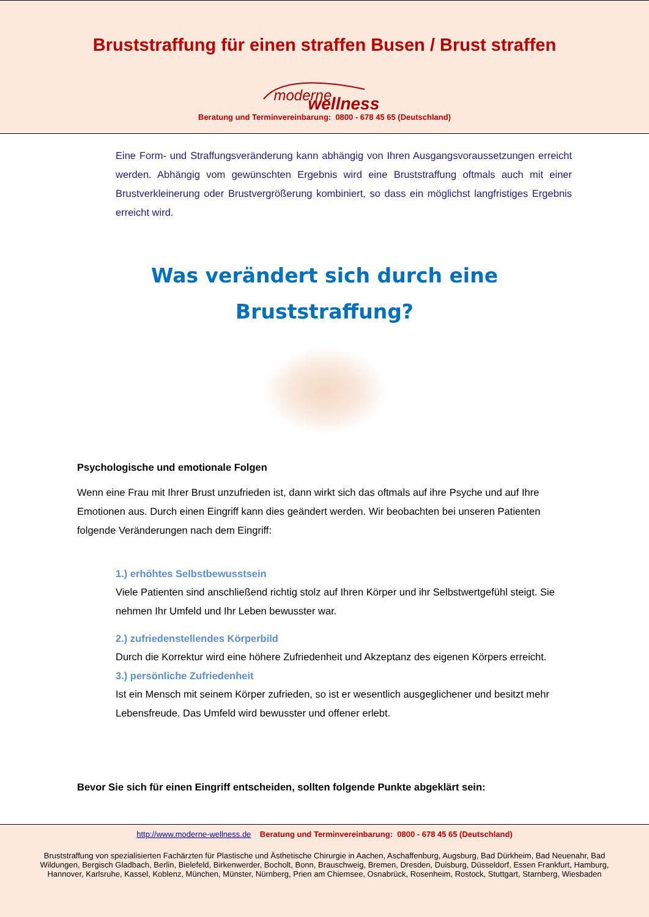Bruststraffung für einen straffen Busen / Brust straffen
moderne wellness
Beratung und Terminvereinbarung: 0800 - 678 45 65 (Deutschland)
Eine Form- und Straffungsveränderung kann abhängig von Ihren Ausgangsvoraussetzungen erreicht werden. Abhängig vom gewünschten Ergebnis wird eine Bruststraffung oftmals auch mit einer Brustverkleinerung oder Brustvergrößerung kombiniert, so dass ein möglichst langfristiges Ergebnis erreicht wird.
Was verändert sich durch eine
Bruststraffung?
Psychologische und emotionale Folgen
Wenn eine Frau mit Ihrer Brust unzufrieden ist, dann wirkt sich das oftmals auf ihre Psyche und auf Ihre Emotionen aus. Durch einen Eingriff kann dies geändert werden. Wir beobachten bei unseren Patienten folgende Veränderungen nach dem Eingriff:
1.) erhöhtes Selbstbewusstsein
Viele Patienten sind anschließend richtig stolz auf Ihren Körper und ihr Selbstwertgefühl steigt. Sie nehmen Ihr Umfeld und Ihr Leben bewusster war.
2.) zufriedenstellendes Körperbild
Durch die Korrektur wird eine höhere Zufriedenheit und Akzeptanz des eigenen Körpers erreicht.
3.) persönliche Zufriedenheit
Ist ein Mensch mit seinem Körper zufrieden, so ist er wesentlich ausgeglichener und besitzt mehr Lebensfreude. Das Umfeld wird bewusster und offener erlebt.
Bevor Sie sich für einen Eingriff entscheiden, sollten folgende Punkte abgeklärt sein:
http://www.moderne-wellness.de Beratung und Terminvereinbarung: 0800 - 678 45 65 (Deutschland)
Bruststraffung von spezialisierten Fachärzten für Plastische und Ästhetische Chirurgie in Aachen, Aschaffenburg, Augsburg, Bad Dürkheim, Bad Neuenahr, Bad Wildungen, Bergisch Gladbach, Berlin, Bielefeld, Birkenwerder, Bocholt, Bonn, Brauschweig, Bremen, Dresden, Duisburg, Düsseldorf, Essen Frankfurt, Hamburg, Hannover, Karlsruhe, Kassel, Koblenz, München, Münster, Nürnberg, Prien am Chiemsee, Osnabrück, Rosenheim, Rostock, Stuttgart, Starnberg, Wiesbaden